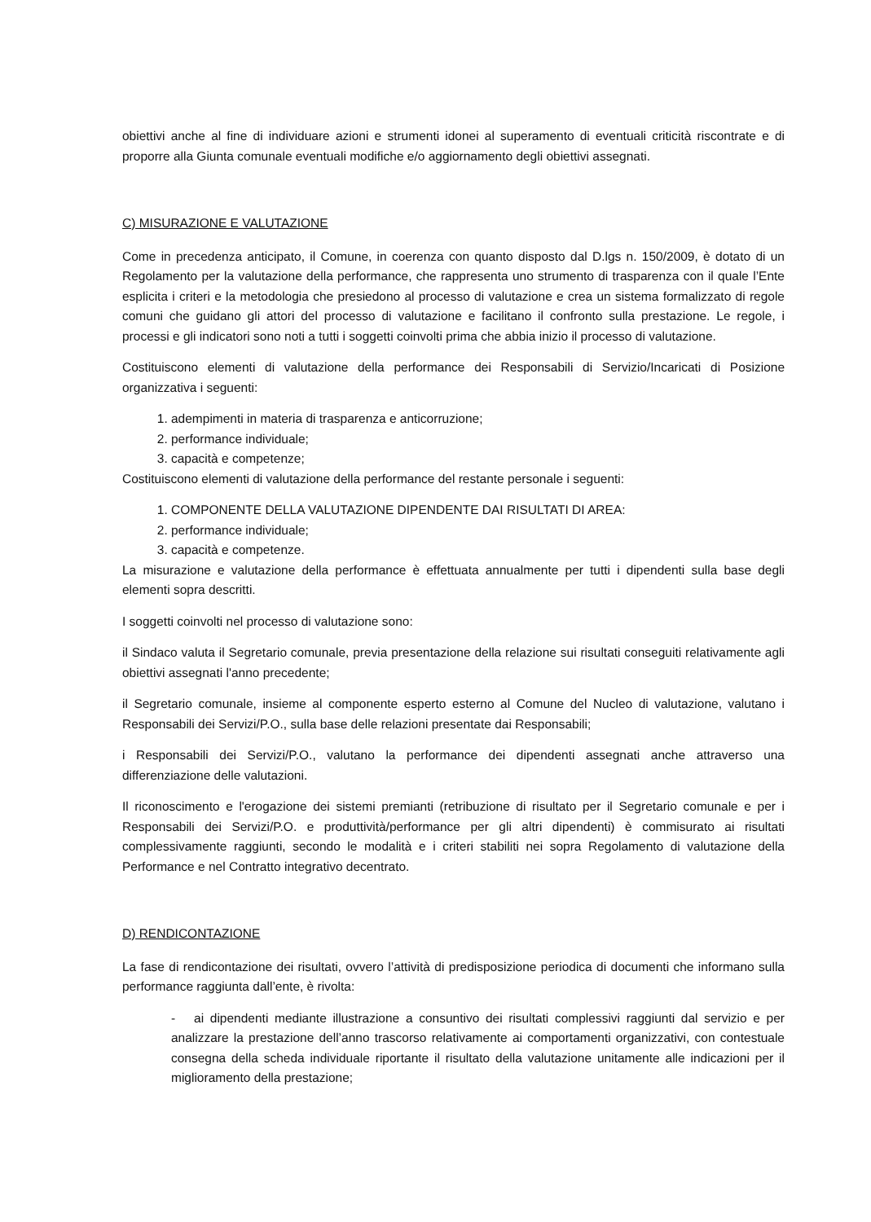obiettivi anche al fine di individuare azioni e strumenti idonei al superamento di eventuali criticità riscontrate e di proporre alla Giunta comunale eventuali modifiche e/o aggiornamento degli obiettivi assegnati.
C) MISURAZIONE E VALUTAZIONE
Come in precedenza anticipato, il Comune, in coerenza con quanto disposto dal D.lgs n. 150/2009, è dotato di un Regolamento per la valutazione della performance, che rappresenta uno strumento di trasparenza con il quale l’Ente esplicita i criteri e la metodologia che presiedono al processo di valutazione e crea un sistema formalizzato di regole comuni che guidano gli attori del processo di valutazione e facilitano il confronto sulla prestazione. Le regole, i processi e gli indicatori sono noti a tutti i soggetti coinvolti prima che abbia inizio il processo di valutazione.
Costituiscono elementi di valutazione della performance dei Responsabili di Servizio/Incaricati di Posizione organizzativa i seguenti:
1. adempimenti in materia di trasparenza e anticorruzione;
2. performance individuale;
3. capacità e competenze;
Costituiscono elementi di valutazione della performance del restante personale i seguenti:
1. COMPONENTE DELLA VALUTAZIONE DIPENDENTE DAI RISULTATI DI AREA:
2. performance individuale;
3. capacità e competenze.
La misurazione e valutazione della performance è effettuata annualmente per tutti i dipendenti sulla base degli elementi sopra descritti.
I soggetti coinvolti nel processo di valutazione sono:
il Sindaco valuta il Segretario comunale, previa presentazione della relazione sui risultati conseguiti relativamente agli obiettivi assegnati l'anno precedente;
il Segretario comunale, insieme al componente esperto esterno al Comune del Nucleo di valutazione, valutano i Responsabili dei Servizi/P.O., sulla base delle relazioni presentate dai Responsabili;
i Responsabili dei Servizi/P.O., valutano la performance dei dipendenti assegnati anche attraverso una differenziazione delle valutazioni.
Il riconoscimento e l'erogazione dei sistemi premianti (retribuzione di risultato per il Segretario comunale e per i Responsabili dei Servizi/P.O. e produttività/performance per gli altri dipendenti) è commisurato ai risultati complessivamente raggiunti, secondo le modalità e i criteri stabiliti nei sopra Regolamento di valutazione della Performance e nel Contratto integrativo decentrato.
D) RENDICONTAZIONE
La fase di rendicontazione dei risultati, ovvero l’attività di predisposizione periodica di documenti che informano sulla performance raggiunta dall’ente, è rivolta:
- ai dipendenti mediante illustrazione a consuntivo dei risultati complessivi raggiunti dal servizio e per analizzare la prestazione dell’anno trascorso relativamente ai comportamenti organizzativi, con contestuale consegna della scheda individuale riportante il risultato della valutazione unitamente alle indicazioni per il miglioramento della prestazione;